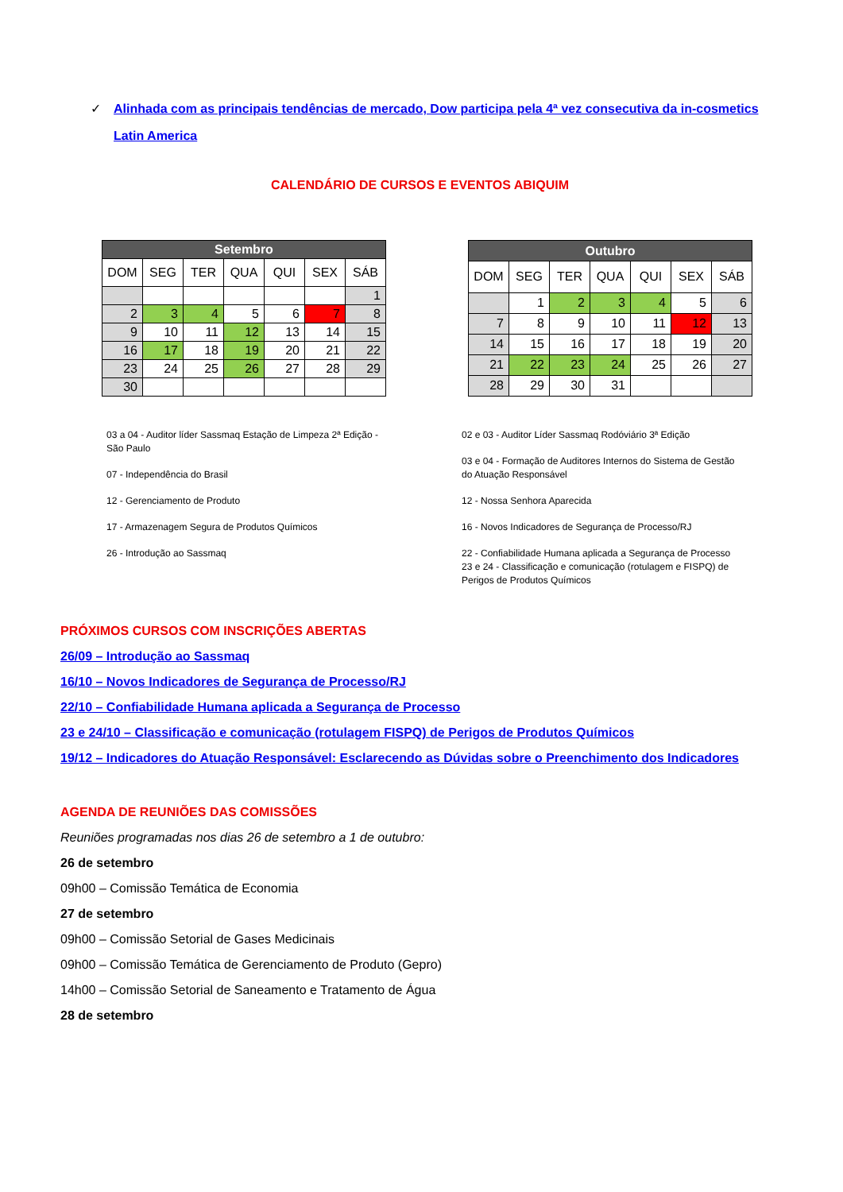✓ Alinhada com as principais tendências de mercado, Dow participa pela 4ª vez consecutiva da in-cosmetics Latin America
CALENDÁRIO DE CURSOS E EVENTOS ABIQUIM
| Setembro | | | | | | |
| --- | --- | --- | --- | --- | --- | --- |
| DOM | SEG | TER | QUA | QUI | SEX | SÁB |
| | | | | | | 1 |
| 2 | 3 | 4 | 5 | 6 | 7 | 8 |
| 9 | 10 | 11 | 12 | 13 | 14 | 15 |
| 16 | 17 | 18 | 19 | 20 | 21 | 22 |
| 23 | 24 | 25 | 26 | 27 | 28 | 29 |
| 30 | | | | | | |
| Outubro | | | | | | |
| --- | --- | --- | --- | --- | --- | --- |
| DOM | SEG | TER | QUA | QUI | SEX | SÁB |
| | 1 | 2 | 3 | 4 | 5 | 6 |
| 7 | 8 | 9 | 10 | 11 | 12 | 13 |
| 14 | 15 | 16 | 17 | 18 | 19 | 20 |
| 21 | 22 | 23 | 24 | 25 | 26 | 27 |
| 28 | 29 | 30 | 31 | | | |
03 a 04 - Auditor líder Sassmaq Estação de Limpeza 2ª Edição - São Paulo
07 - Independência do Brasil
12 - Gerenciamento de Produto
17 - Armazenagem Segura de Produtos Químicos
26 - Introdução ao Sassmaq
02 e 03 - Auditor Líder Sassmaq Rodóviário 3ª Edição
03 e 04 - Formação de Auditores Internos do Sistema de Gestão do Atuação Responsável
12 - Nossa Senhora Aparecida
16 - Novos Indicadores de Segurança de Processo/RJ
22 - Confiabilidade Humana aplicada a Segurança de Processo
23 e 24 - Classificação e comunicação (rotulagem e FISPQ) de Perigos de Produtos Químicos
PRÓXIMOS CURSOS COM INSCRIÇÕES ABERTAS
26/09 – Introdução ao Sassmaq
16/10 – Novos Indicadores de Segurança de Processo/RJ
22/10 – Confiabilidade Humana aplicada a Segurança de Processo
23 e 24/10 – Classificação e comunicação (rotulagem FISPQ) de Perigos de Produtos Químicos
19/12 – Indicadores do Atuação Responsável: Esclarecendo as Dúvidas sobre o Preenchimento dos Indicadores
AGENDA DE REUNIÕES DAS COMISSÕES
Reuniões programadas nos dias 26 de setembro a 1 de outubro:
26 de setembro
09h00 – Comissão Temática de Economia
27 de setembro
09h00 – Comissão Setorial de Gases Medicinais
09h00 – Comissão Temática de Gerenciamento de Produto (Gepro)
14h00 – Comissão Setorial de Saneamento e Tratamento de Água
28 de setembro